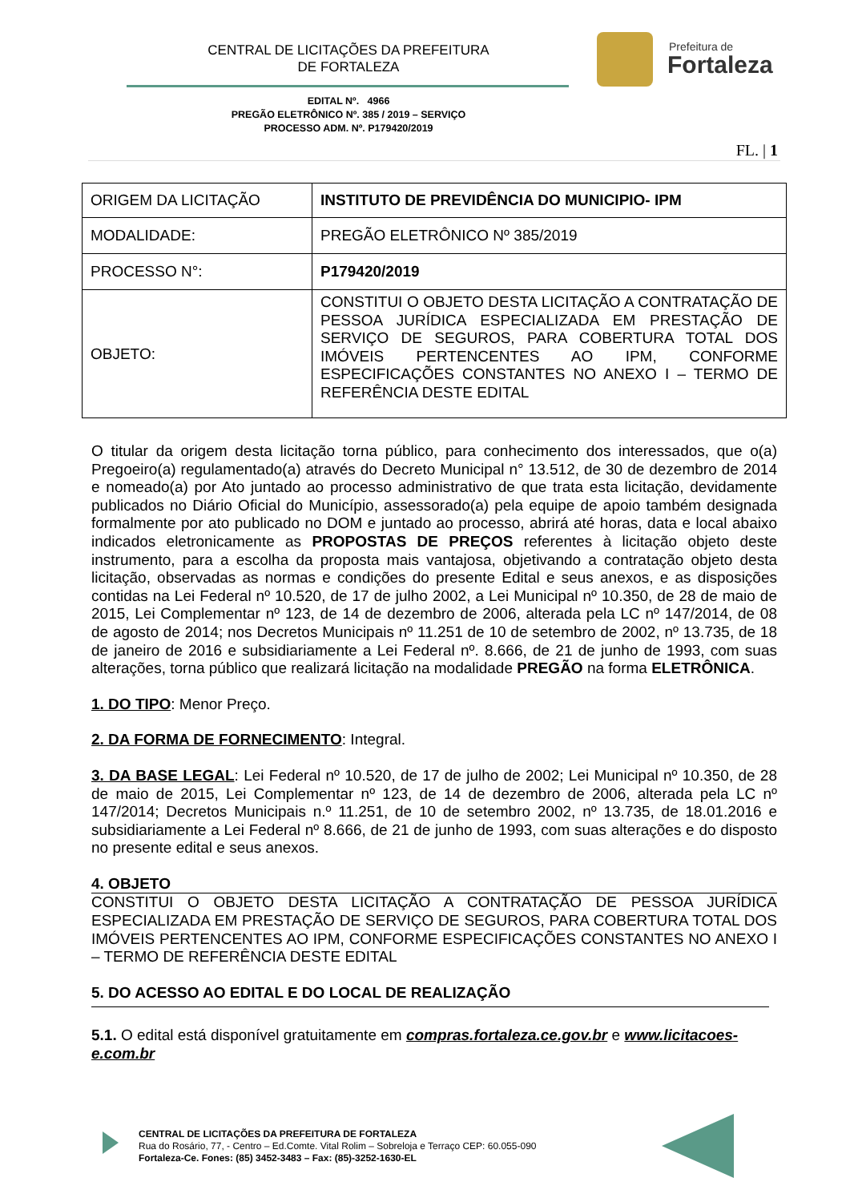CENTRAL DE LICITAÇÕES DA PREFEITURA
DE FORTALEZA
Prefeitura de
Fortaleza
EDITAL Nº. 4966
PREGÃO ELETRÔNICO Nº. 385 / 2019 – SERVIÇO
PROCESSO ADM. Nº. P179420/2019
FL. | 1
| ORIGEM DA LICITAÇÃO | INSTITUTO DE PREVIDÊNCIA DO MUNICIPIO- IPM |
| MODALIDADE: | PREGÃO ELETRÔNICO Nº 385/2019 |
| PROCESSO N°: | P179420/2019 |
| OBJETO: | CONSTITUI O OBJETO DESTA LICITAÇÃO A CONTRATAÇÃO DE PESSOA JURÍDICA ESPECIALIZADA EM PRESTAÇÃO DE SERVIÇO DE SEGUROS, PARA COBERTURA TOTAL DOS IMÓVEIS PERTENCENTES AO IPM, CONFORME ESPECIFICAÇÕES CONSTANTES NO ANEXO I – TERMO DE REFERÊNCIA DESTE EDITAL |
O titular da origem desta licitação torna público, para conhecimento dos interessados, que o(a) Pregoeiro(a) regulamentado(a) através do Decreto Municipal n° 13.512, de 30 de dezembro de 2014 e nomeado(a) por Ato juntado ao processo administrativo de que trata esta licitação, devidamente publicados no Diário Oficial do Município, assessorado(a) pela equipe de apoio também designada formalmente por ato publicado no DOM e juntado ao processo, abrirá até horas, data e local abaixo indicados eletronicamente as PROPOSTAS DE PREÇOS referentes à licitação objeto deste instrumento, para a escolha da proposta mais vantajosa, objetivando a contratação objeto desta licitação, observadas as normas e condições do presente Edital e seus anexos, e as disposições contidas na Lei Federal nº 10.520, de 17 de julho 2002, a Lei Municipal nº 10.350, de 28 de maio de 2015, Lei Complementar nº 123, de 14 de dezembro de 2006, alterada pela LC nº 147/2014, de 08 de agosto de 2014; nos Decretos Municipais nº 11.251 de 10 de setembro de 2002, nº 13.735, de 18 de janeiro de 2016 e subsidiariamente a Lei Federal nº. 8.666, de 21 de junho de 1993, com suas alterações, torna público que realizará licitação na modalidade PREGÃO na forma ELETRÔNICA.
1. DO TIPO: Menor Preço.
2. DA FORMA DE FORNECIMENTO: Integral.
3. DA BASE LEGAL: Lei Federal nº 10.520, de 17 de julho de 2002; Lei Municipal nº 10.350, de 28 de maio de 2015, Lei Complementar nº 123, de 14 de dezembro de 2006, alterada pela LC nº 147/2014; Decretos Municipais n.º 11.251, de 10 de setembro 2002, nº 13.735, de 18.01.2016 e subsidiariamente a Lei Federal nº 8.666, de 21 de junho de 1993, com suas alterações e do disposto no presente edital e seus anexos.
4. OBJETO
CONSTITUI O OBJETO DESTA LICITAÇÃO A CONTRATAÇÃO DE PESSOA JURÍDICA ESPECIALIZADA EM PRESTAÇÃO DE SERVIÇO DE SEGUROS, PARA COBERTURA TOTAL DOS IMÓVEIS PERTENCENTES AO IPM, CONFORME ESPECIFICAÇÕES CONSTANTES NO ANEXO I – TERMO DE REFERÊNCIA DESTE EDITAL
5. DO ACESSO AO EDITAL E DO LOCAL DE REALIZAÇÃO
5.1. O edital está disponível gratuitamente em compras.fortaleza.ce.gov.br e www.licitacoes-e.com.br
CENTRAL DE LICITAÇÕES DA PREFEITURA DE FORTALEZA
Rua do Rosário, 77, - Centro – Ed.Comte. Vital Rolim – Sobreloja e Terraço CEP: 60.055-090
Fortaleza-Ce. Fones: (85) 3452-3483 – Fax: (85)-3252-1630-EL